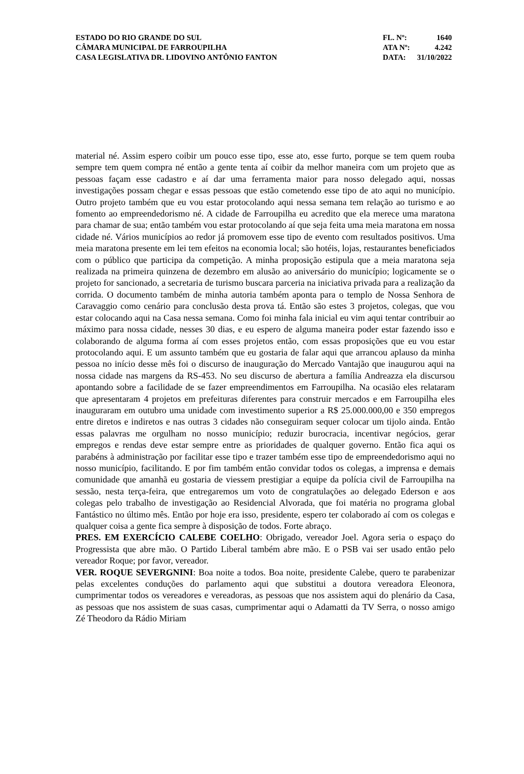ESTADO DO RIO GRANDE DO SUL
CÂMARA MUNICIPAL DE FARROUPILHA
CASA LEGISLATIVA DR. LIDOVINO ANTÔNIO FANTON
FL. Nº: 1640
ATA Nº: 4.242
DATA: 31/10/2022
material né. Assim espero coibir um pouco esse tipo, esse ato, esse furto, porque se tem quem rouba sempre tem quem compra né então a gente tenta aí coibir da melhor maneira com um projeto que as pessoas façam esse cadastro e aí dar uma ferramenta maior para nosso delegado aqui, nossas investigações possam chegar e essas pessoas que estão cometendo esse tipo de ato aqui no município. Outro projeto também que eu vou estar protocolando aqui nessa semana tem relação ao turismo e ao fomento ao empreendedorismo né. A cidade de Farroupilha eu acredito que ela merece uma maratona para chamar de sua; então também vou estar protocolando aí que seja feita uma meia maratona em nossa cidade né. Vários municípios ao redor já promovem esse tipo de evento com resultados positivos. Uma meia maratona presente em lei tem efeitos na economia local; são hotéis, lojas, restaurantes beneficiados com o público que participa da competição. A minha proposição estipula que a meia maratona seja realizada na primeira quinzena de dezembro em alusão ao aniversário do município; logicamente se o projeto for sancionado, a secretaria de turismo buscara parceria na iniciativa privada para a realização da corrida. O documento também de minha autoria também aponta para o templo de Nossa Senhora de Caravaggio como cenário para conclusão desta prova tá. Então são estes 3 projetos, colegas, que vou estar colocando aqui na Casa nessa semana. Como foi minha fala inicial eu vim aqui tentar contribuir ao máximo para nossa cidade, nesses 30 dias, e eu espero de alguma maneira poder estar fazendo isso e colaborando de alguma forma aí com esses projetos então, com essas proposições que eu vou estar protocolando aqui. E um assunto também que eu gostaria de falar aqui que arrancou aplauso da minha pessoa no início desse mês foi o discurso de inauguração do Mercado Vantajão que inaugurou aqui na nossa cidade nas margens da RS-453. No seu discurso de abertura a família Andreazza ela discursou apontando sobre a facilidade de se fazer empreendimentos em Farroupilha. Na ocasião eles relataram que apresentaram 4 projetos em prefeituras diferentes para construir mercados e em Farroupilha eles inauguraram em outubro uma unidade com investimento superior a R$ 25.000.000,00 e 350 empregos entre diretos e indiretos e nas outras 3 cidades não conseguiram sequer colocar um tijolo ainda. Então essas palavras me orgulham no nosso município; reduzir burocracia, incentivar negócios, gerar empregos e rendas deve estar sempre entre as prioridades de qualquer governo. Então fica aqui os parabéns à administração por facilitar esse tipo e trazer também esse tipo de empreendedorismo aqui no nosso município, facilitando. E por fim também então convidar todos os colegas, a imprensa e demais comunidade que amanhã eu gostaria de viessem prestigiar a equipe da polícia civil de Farroupilha na sessão, nesta terça-feira, que entregaremos um voto de congratulações ao delegado Ederson e aos colegas pelo trabalho de investigação ao Residencial Alvorada, que foi matéria no programa global Fantástico no último mês. Então por hoje era isso, presidente, espero ter colaborado aí com os colegas e qualquer coisa a gente fica sempre à disposição de todos. Forte abraço.
PRES. EM EXERCÍCIO CALEBE COELHO: Obrigado, vereador Joel. Agora seria o espaço do Progressista que abre mão. O Partido Liberal também abre mão. E o PSB vai ser usado então pelo vereador Roque; por favor, vereador.
VER. ROQUE SEVERGNINI: Boa noite a todos. Boa noite, presidente Calebe, quero te parabenizar pelas excelentes conduções do parlamento aqui que substitui a doutora vereadora Eleonora, cumprimentar todos os vereadores e vereadoras, as pessoas que nos assistem aqui do plenário da Casa, as pessoas que nos assistem de suas casas, cumprimentar aqui o Adamatti da TV Serra, o nosso amigo Zé Theodoro da Rádio Miriam